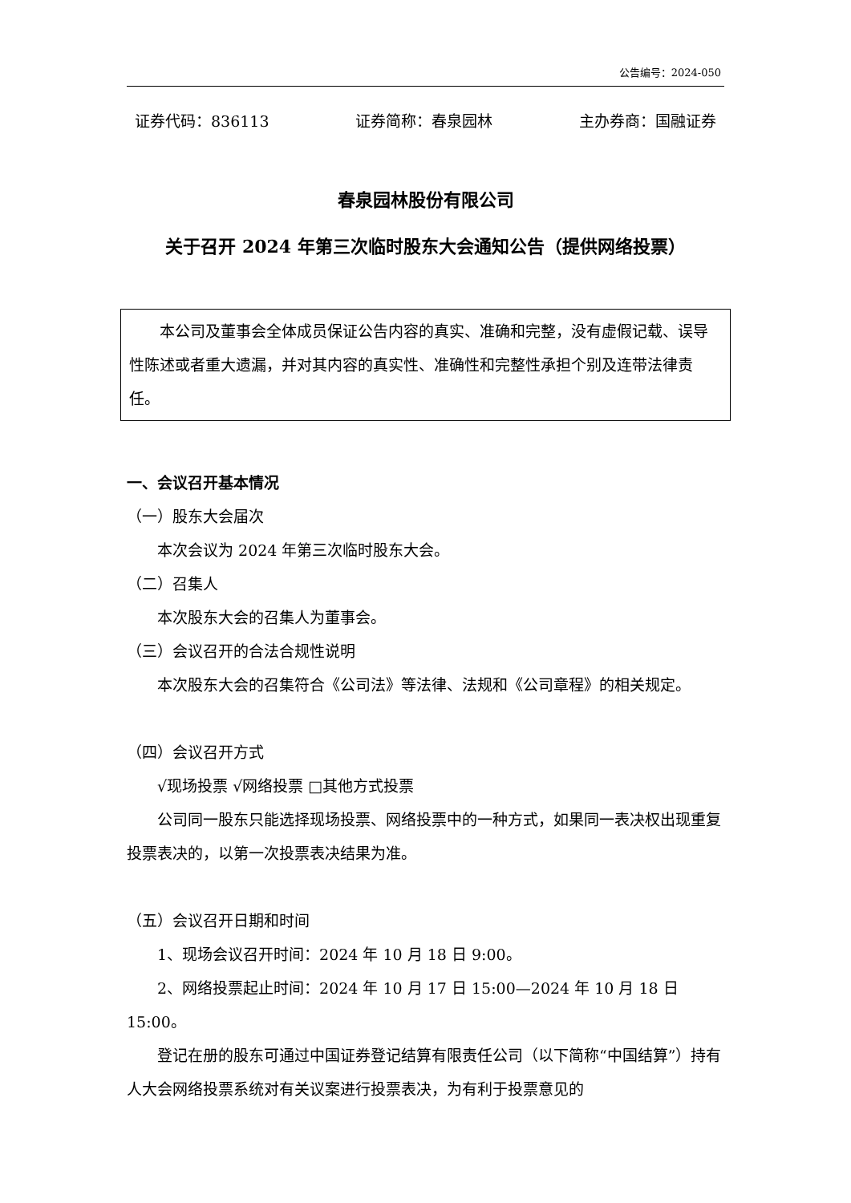公告编号：2024-050
证券代码：836113 证券简称：春泉园林 主办券商：国融证券
春泉园林股份有限公司
关于召开 2024 年第三次临时股东大会通知公告（提供网络投票）
本公司及董事会全体成员保证公告内容的真实、准确和完整，没有虚假记载、误导性陈述或者重大遗漏，并对其内容的真实性、准确性和完整性承担个别及连带法律责任。
一、会议召开基本情况
（一）股东大会届次
本次会议为 2024 年第三次临时股东大会。
（二）召集人
本次股东大会的召集人为董事会。
（三）会议召开的合法合规性说明
本次股东大会的召集符合《公司法》等法律、法规和《公司章程》的相关规定。
（四）会议召开方式
√现场投票 √网络投票 □其他方式投票
公司同一股东只能选择现场投票、网络投票中的一种方式，如果同一表决权出现重复投票表决的，以第一次投票表决结果为准。
（五）会议召开日期和时间
1、现场会议召开时间：2024 年 10 月 18 日 9:00。
2、网络投票起止时间：2024 年 10 月 17 日 15:00—2024 年 10 月 18 日 15:00。
登记在册的股东可通过中国证券登记结算有限责任公司（以下简称“中国结算”）持有人大会网络投票系统对有关议案进行投票表决，为有利于投票意见的